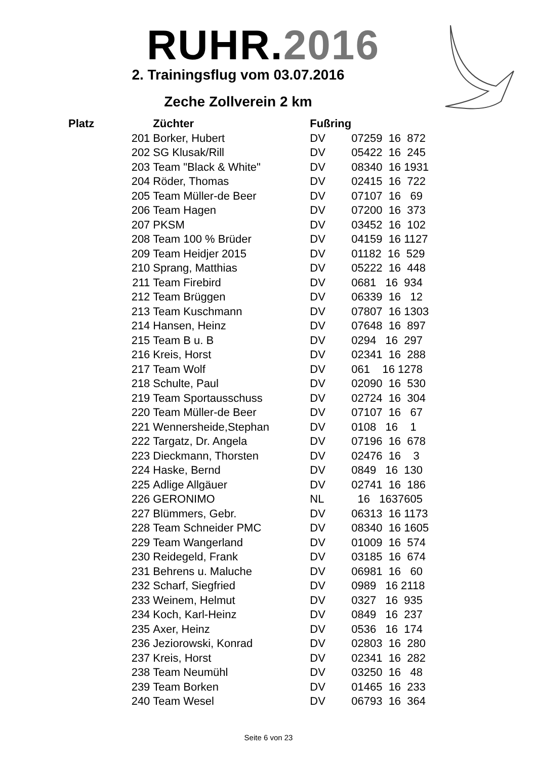RUHR.2016
2. Trainingsflug vom 03.07.2016
Zeche Zollverein 2 km
| Platz | | Züchter | Fußring | |
| --- | --- | --- | --- | --- |
| | 201 | Borker, Hubert | DV | 07259 16 872 |
| | 202 | SG Klusak/Rill | DV | 05422 16 245 |
| | 203 | Team "Black & White" | DV | 08340 16 1931 |
| | 204 | Röder, Thomas | DV | 02415 16 722 |
| | 205 | Team Müller-de Beer | DV | 07107 16 69 |
| | 206 | Team Hagen | DV | 07200 16 373 |
| | 207 | PKSM | DV | 03452 16 102 |
| | 208 | Team 100 % Brüder | DV | 04159 16 1127 |
| | 209 | Team Heidjer 2015 | DV | 01182 16 529 |
| | 210 | Sprang, Matthias | DV | 05222 16 448 |
| | 211 | Team Firebird | DV | 0681 16 934 |
| | 212 | Team Brüggen | DV | 06339 16 12 |
| | 213 | Team Kuschmann | DV | 07807 16 1303 |
| | 214 | Hansen, Heinz | DV | 07648 16 897 |
| | 215 | Team B u. B | DV | 0294 16 297 |
| | 216 | Kreis, Horst | DV | 02341 16 288 |
| | 217 | Team Wolf | DV | 061 16 1278 |
| | 218 | Schulte, Paul | DV | 02090 16 530 |
| | 219 | Team Sportausschuss | DV | 02724 16 304 |
| | 220 | Team Müller-de Beer | DV | 07107 16 67 |
| | 221 | Wennersheide,Stephan | DV | 0108 16 1 |
| | 222 | Targatz, Dr. Angela | DV | 07196 16 678 |
| | 223 | Dieckmann, Thorsten | DV | 02476 16 3 |
| | 224 | Haske, Bernd | DV | 0849 16 130 |
| | 225 | Adlige Allgäuer | DV | 02741 16 186 |
| | 226 | GERONIMO | NL | 16 1637605 |
| | 227 | Blümmers, Gebr. | DV | 06313 16 1173 |
| | 228 | Team Schneider PMC | DV | 08340 16 1605 |
| | 229 | Team Wangerland | DV | 01009 16 574 |
| | 230 | Reidegeld, Frank | DV | 03185 16 674 |
| | 231 | Behrens u. Maluche | DV | 06981 16 60 |
| | 232 | Scharf, Siegfried | DV | 0989 16 2118 |
| | 233 | Weinem, Helmut | DV | 0327 16 935 |
| | 234 | Koch, Karl-Heinz | DV | 0849 16 237 |
| | 235 | Axer, Heinz | DV | 0536 16 174 |
| | 236 | Jeziorowski, Konrad | DV | 02803 16 280 |
| | 237 | Kreis, Horst | DV | 02341 16 282 |
| | 238 | Team Neumühl | DV | 03250 16 48 |
| | 239 | Team Borken | DV | 01465 16 233 |
| | 240 | Team Wesel | DV | 06793 16 364 |
Seite 6 von 23